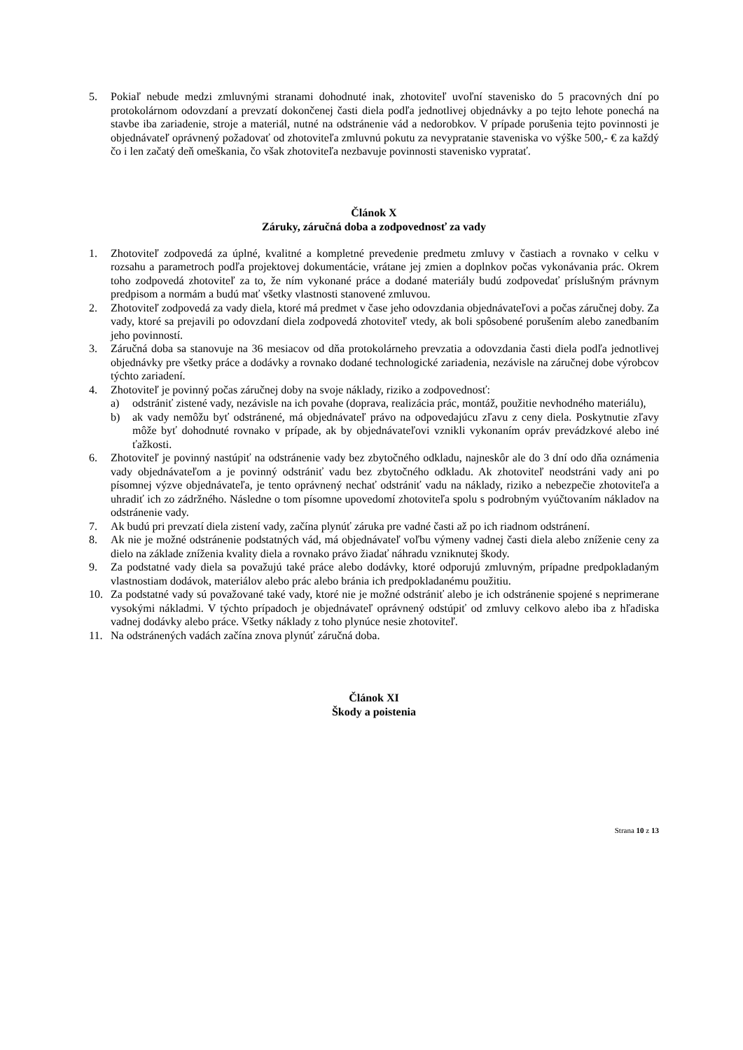5. Pokiaľ nebude medzi zmluvnými stranami dohodnuté inak, zhotoviteľ uvoľní stavenisko do 5 pracovných dní po protokolárnom odovzdaní a prevzatí dokončenej časti diela podľa jednotlivej objednávky a po tejto lehote ponechá na stavbe iba zariadenie, stroje a materiál, nutné na odstránenie vád a nedorobkov. V prípade porušenia tejto povinnosti je objednávateľ oprávnený požadovať od zhotoviteľa zmluvnú pokutu za nevypratanie staveniska vo výške 500,- € za každý čo i len začatý deň omeškania, čo však zhotoviteľa nezbavuje povinnosti stavenisko vypratať.
Článok X
Záruky, záručná doba a zodpovednosť za vady
1. Zhotoviteľ zodpovedá za úplné, kvalitné a kompletné prevedenie predmetu zmluvy v častiach a rovnako v celku v rozsahu a parametroch podľa projektovej dokumentácie, vrátane jej zmien a doplnkov počas vykonávania prác. Okrem toho zodpovedá zhotoviteľ za to, že ním vykonané práce a dodané materiály budú zodpovedať príslušným právnym predpisom a normám a budú mať všetky vlastnosti stanovené zmluvou.
2. Zhotoviteľ zodpovedá za vady diela, ktoré má predmet v čase jeho odovzdania objednávateľovi a počas záručnej doby. Za vady, ktoré sa prejavili po odovzdaní diela zodpovedá zhotoviteľ vtedy, ak boli spôsobené porušením alebo zanedbaním jeho povinností.
3. Záručná doba sa stanovuje na 36 mesiacov od dňa protokolárneho prevzatia a odovzdania časti diela podľa jednotlivej objednávky pre všetky práce a dodávky a rovnako dodané technologické zariadenia, nezávisle na záručnej dobe výrobcov týchto zariadení.
4. Zhotoviteľ je povinný počas záručnej doby na svoje náklady, riziko a zodpovednosť:
a) odstrániť zistené vady, nezávisle na ich povahe (doprava, realizácia prác, montáž, použitie nevhodného materiálu),
b) ak vady nemôžu byť odstránené, má objednávateľ právo na odpovedajúcu zľavu z ceny diela. Poskytnutie zľavy môže byť dohodnuté rovnako v prípade, ak by objednávateľovi vznikli vykonaním opráv prevádzkové alebo iné ťažkosti.
6. Zhotoviteľ je povinný nastúpiť na odstránenie vady bez zbytočného odkladu, najneskôr ale do 3 dní odo dňa oznámenia vady objednávateľom a je povinný odstrániť vadu bez zbytočného odkladu. Ak zhotoviteľ neodstráni vady ani po písomnej výzve objednávateľa, je tento oprávnený nechať odstrániť vadu na náklady, riziko a nebezpečie zhotoviteľa a uhradiť ich zo zádržného. Následne o tom písomne upovedomí zhotoviteľa spolu s podrobným vyúčtovaním nákladov na odstránenie vady.
7. Ak budú pri prevzatí diela zistení vady, začína plynúť záruka pre vadné časti až po ich riadnom odstránení.
8. Ak nie je možné odstránenie podstatných vád, má objednávateľ voľbu výmeny vadnej časti diela alebo zníženie ceny za dielo na základe zníženia kvality diela a rovnako právo žiadať náhradu vzniknutej škody.
9. Za podstatné vady diela sa považujú také práce alebo dodávky, ktoré odporujú zmluvným, prípadne predpokladaným vlastnostiam dodávok, materiálov alebo prác alebo bránia ich predpokladanému použitiu.
10. Za podstatné vady sú považované také vady, ktoré nie je možné odstrániť alebo je ich odstránenie spojené s neprimerane vysokými nákladmi. V týchto prípadoch je objednávateľ oprávnený odstúpiť od zmluvy celkovo alebo iba z hľadiska vadnej dodávky alebo práce. Všetky náklady z toho plynúce nesie zhotoviteľ.
11. Na odstránených vadách začína znova plynúť záručná doba.
Článok XI
Škody a poistenia
Strana 10 z 13